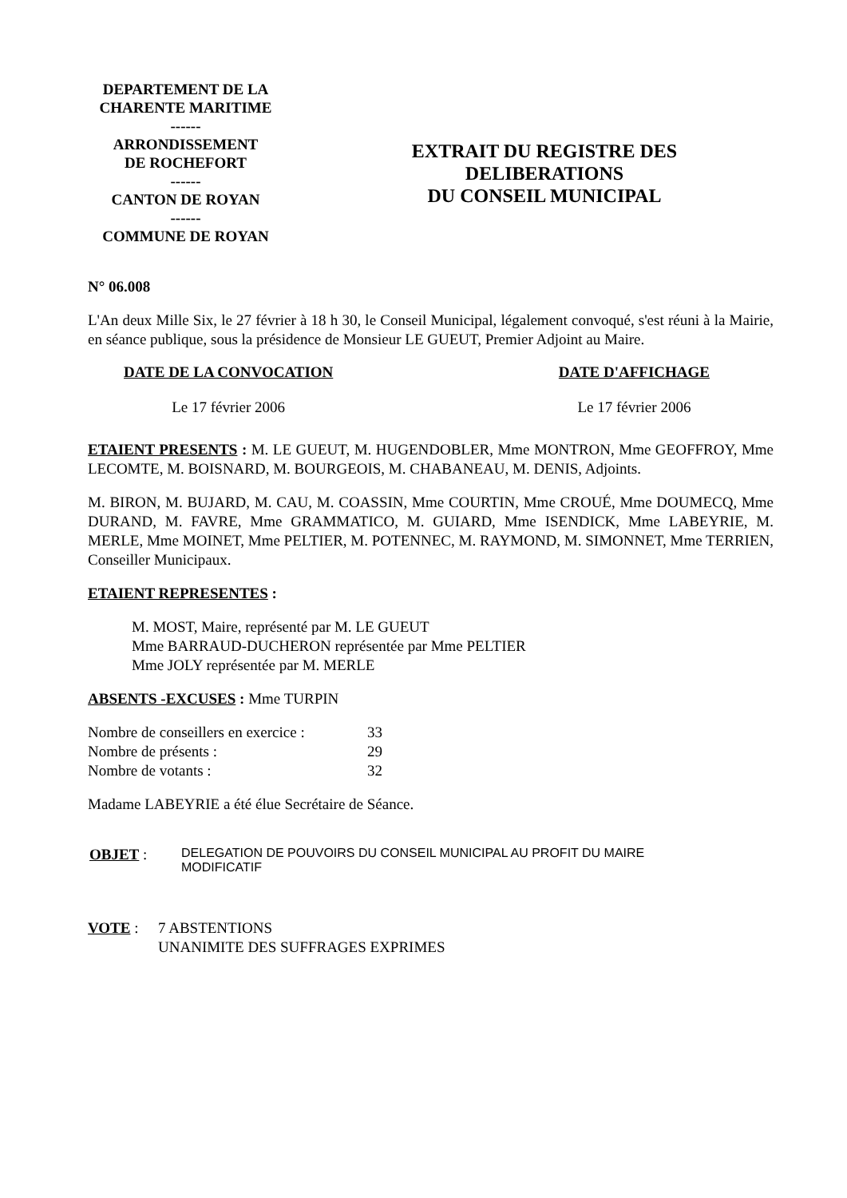DEPARTEMENT DE LA
CHARENTE MARITIME
------
ARRONDISSEMENT
DE ROCHEFORT
------
CANTON DE ROYAN
------
COMMUNE DE ROYAN
EXTRAIT DU REGISTRE DES
DELIBERATIONS
DU CONSEIL MUNICIPAL
N° 06.008
L'An deux Mille Six, le 27 février à 18 h 30, le Conseil Municipal, légalement convoqué, s'est réuni à la Mairie, en séance publique, sous la présidence de Monsieur LE GUEUT, Premier Adjoint au Maire.
DATE DE LA CONVOCATION
Le 17 février 2006
DATE D'AFFICHAGE
Le 17 février 2006
ETAIENT PRESENTS : M. LE GUEUT, M. HUGENDOBLER, Mme MONTRON, Mme GEOFFROY, Mme LECOMTE, M. BOISNARD, M. BOURGEOIS, M. CHABANEAU, M. DENIS, Adjoints.
M. BIRON, M. BUJARD, M. CAU, M. COASSIN, Mme COURTIN, Mme CROUÉ, Mme DOUMECQ, Mme DURAND, M. FAVRE, Mme GRAMMATICO, M. GUIARD, Mme ISENDICK, Mme LABEYRIE, M. MERLE, Mme MOINET, Mme PELTIER, M. POTENNEC, M. RAYMOND, M. SIMONNET, Mme TERRIEN, Conseiller Municipaux.
ETAIENT REPRESENTES :
M. MOST, Maire, représenté par M. LE GUEUT
Mme BARRAUD-DUCHERON représentée par Mme PELTIER
Mme JOLY représentée par M. MERLE
ABSENTS -EXCUSES : Mme TURPIN
Nombre de conseillers en exercice : 33
Nombre de présents : 29
Nombre de votants : 32
Madame LABEYRIE a été élue Secrétaire de Séance.
OBJET : DELEGATION DE POUVOIRS DU CONSEIL MUNICIPAL AU PROFIT DU MAIRE
MODIFICATIF
VOTE : 7 ABSTENTIONS
UNANIMITE DES SUFFRAGES EXPRIMES